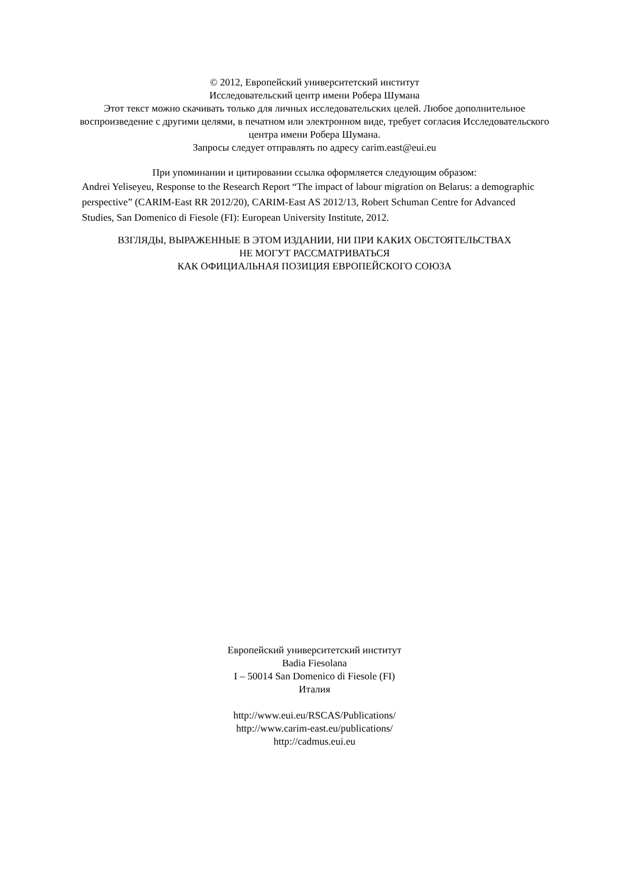© 2012, Европейский университетский институт
Исследовательский центр имени Робера Шумана
Этот текст можно скачивать только для личных исследовательских целей. Любое дополнительное воспроизведение с другими целями, в печатном или электронном виде, требует согласия Исследовательского центра имени Робера Шумана.
Запросы следует отправлять по адресу carim.east@eui.eu
При упоминании и цитировании ссылка оформляется следующим образом:
Andrei Yeliseyeu, Response to the Research Report “The impact of labour migration on Belarus: a demographic perspective” (CARIM-East RR 2012/20), CARIM-East AS 2012/13, Robert Schuman Centre for Advanced Studies, San Domenico di Fiesole (FI): European University Institute, 2012.
ВЗГЛЯДЫ, ВЫРАЖЕННЫЕ В ЭТОМ ИЗДАНИИ, НИ ПРИ КАКИХ ОБСТОЯТЕЛЬСТВАХ
НЕ МОГУТ РАССМАТРИВАТЬСЯ
КАК ОФИЦИАЛЬНАЯ ПОЗИЦИЯ ЕВРОПЕЙСКОГО СОЮЗА
Европейский университетский институт
Badia Fiesolana
I – 50014 San Domenico di Fiesole (FI)
Италия
http://www.eui.eu/RSCAS/Publications/
http://www.carim-east.eu/publications/
http://cadmus.eui.eu